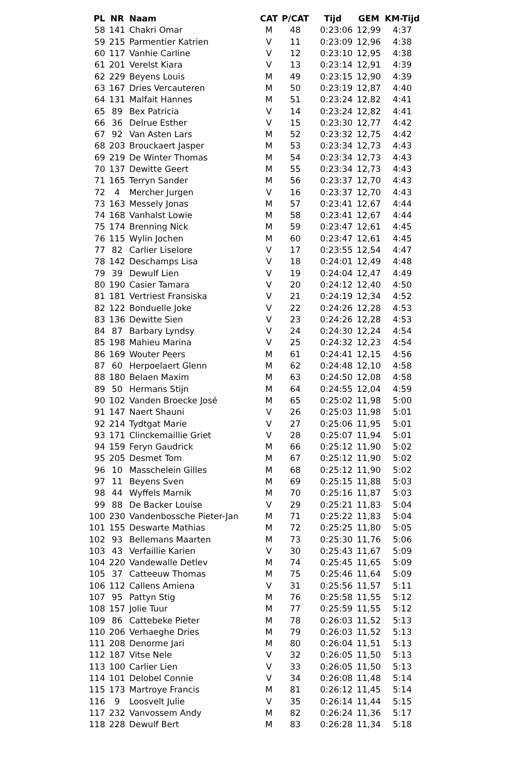| PL | NR | Naam | CAT | P/CAT | Tijd | GEM | KM-Tijd |
| --- | --- | --- | --- | --- | --- | --- | --- |
| 58 | 141 | Chakri Omar | M | 48 | 0:23:06 | 12,99 | 4:37 |
| 59 | 215 | Parmentier Katrien | V | 11 | 0:23:09 | 12,96 | 4:38 |
| 60 | 117 | Vanhie Carline | V | 12 | 0:23:10 | 12,95 | 4:38 |
| 61 | 201 | Verelst Kiara | V | 13 | 0:23:14 | 12,91 | 4:39 |
| 62 | 229 | Beyens Louis | M | 49 | 0:23:15 | 12,90 | 4:39 |
| 63 | 167 | Dries Vercauteren | M | 50 | 0:23:19 | 12,87 | 4:40 |
| 64 | 131 | Malfait Hannes | M | 51 | 0:23:24 | 12,82 | 4:41 |
| 65 | 89 | Bex Patricia | V | 14 | 0:23:24 | 12,82 | 4:41 |
| 66 | 36 | Delrue Esther | V | 15 | 0:23:30 | 12,77 | 4:42 |
| 67 | 92 | Van Asten Lars | M | 52 | 0:23:32 | 12,75 | 4:42 |
| 68 | 203 | Brouckaert Jasper | M | 53 | 0:23:34 | 12,73 | 4:43 |
| 69 | 219 | De Winter Thomas | M | 54 | 0:23:34 | 12,73 | 4:43 |
| 70 | 137 | Dewitte Geert | M | 55 | 0:23:34 | 12,73 | 4:43 |
| 71 | 165 | Terryn Sander | M | 56 | 0:23:37 | 12,70 | 4:43 |
| 72 | 4 | Mercher Jurgen | V | 16 | 0:23:37 | 12,70 | 4:43 |
| 73 | 163 | Messely Jonas | M | 57 | 0:23:41 | 12,67 | 4:44 |
| 74 | 168 | Vanhalst Lowie | M | 58 | 0:23:41 | 12,67 | 4:44 |
| 75 | 174 | Brenning Nick | M | 59 | 0:23:47 | 12,61 | 4:45 |
| 76 | 115 | Wylin Jochen | M | 60 | 0:23:47 | 12,61 | 4:45 |
| 77 | 82 | Carlier Liselore | V | 17 | 0:23:55 | 12,54 | 4:47 |
| 78 | 142 | Deschamps Lisa | V | 18 | 0:24:01 | 12,49 | 4:48 |
| 79 | 39 | Dewulf Lien | V | 19 | 0:24:04 | 12,47 | 4:49 |
| 80 | 190 | Casier Tamara | V | 20 | 0:24:12 | 12,40 | 4:50 |
| 81 | 181 | Vertriest Fransiska | V | 21 | 0:24:19 | 12,34 | 4:52 |
| 82 | 122 | Bonduelle Joke | V | 22 | 0:24:26 | 12,28 | 4:53 |
| 83 | 136 | Dewitte Sien | V | 23 | 0:24:26 | 12,28 | 4:53 |
| 84 | 87 | Barbary Lyndsy | V | 24 | 0:24:30 | 12,24 | 4:54 |
| 85 | 198 | Mahieu Marina | V | 25 | 0:24:32 | 12,23 | 4:54 |
| 86 | 169 | Wouter Peers | M | 61 | 0:24:41 | 12,15 | 4:56 |
| 87 | 60 | Herpoelaert Glenn | M | 62 | 0:24:48 | 12,10 | 4:58 |
| 88 | 180 | Belaen Maxim | M | 63 | 0:24:50 | 12,08 | 4:58 |
| 89 | 50 | Hermans Stijn | M | 64 | 0:24:55 | 12,04 | 4:59 |
| 90 | 102 | Vanden Broecke José | M | 65 | 0:25:02 | 11,98 | 5:00 |
| 91 | 147 | Naert Shauni | V | 26 | 0:25:03 | 11,98 | 5:01 |
| 92 | 214 | Tydtgat Marie | V | 27 | 0:25:06 | 11,95 | 5:01 |
| 93 | 171 | Clinckemaillie Griet | V | 28 | 0:25:07 | 11,94 | 5:01 |
| 94 | 159 | Feryn Gaudrick | M | 66 | 0:25:12 | 11,90 | 5:02 |
| 95 | 205 | Desmet Tom | M | 67 | 0:25:12 | 11,90 | 5:02 |
| 96 | 10 | Masschelein Gilles | M | 68 | 0:25:12 | 11,90 | 5:02 |
| 97 | 11 | Beyens Sven | M | 69 | 0:25:15 | 11,88 | 5:03 |
| 98 | 44 | Wyffels Marnik | M | 70 | 0:25:16 | 11,87 | 5:03 |
| 99 | 88 | De Backer Louise | V | 29 | 0:25:21 | 11,83 | 5:04 |
| 100 | 230 | Vandenbossche Pieter-Jan | M | 71 | 0:25:22 | 11,83 | 5:04 |
| 101 | 155 | Deswarte Mathias | M | 72 | 0:25:25 | 11,80 | 5:05 |
| 102 | 93 | Bellemans Maarten | M | 73 | 0:25:30 | 11,76 | 5:06 |
| 103 | 43 | Verfaillie Karien | V | 30 | 0:25:43 | 11,67 | 5:09 |
| 104 | 220 | Vandewalle Detlev | M | 74 | 0:25:45 | 11,65 | 5:09 |
| 105 | 37 | Catteeuw Thomas | M | 75 | 0:25:46 | 11,64 | 5:09 |
| 106 | 112 | Callens Amiena | V | 31 | 0:25:56 | 11,57 | 5:11 |
| 107 | 95 | Pattyn Stig | M | 76 | 0:25:58 | 11,55 | 5:12 |
| 108 | 157 | Jolie Tuur | M | 77 | 0:25:59 | 11,55 | 5:12 |
| 109 | 86 | Cattebeke Pieter | M | 78 | 0:26:03 | 11,52 | 5:13 |
| 110 | 206 | Verhaeghe Dries | M | 79 | 0:26:03 | 11,52 | 5:13 |
| 111 | 208 | Denorme Jari | M | 80 | 0:26:04 | 11,51 | 5:13 |
| 112 | 187 | Vitse Nele | V | 32 | 0:26:05 | 11,50 | 5:13 |
| 113 | 100 | Carlier Lien | V | 33 | 0:26:05 | 11,50 | 5:13 |
| 114 | 101 | Delobel Connie | V | 34 | 0:26:08 | 11,48 | 5:14 |
| 115 | 173 | Martroye Francis | M | 81 | 0:26:12 | 11,45 | 5:14 |
| 116 | 9 | Loosvelt Julie | V | 35 | 0:26:14 | 11,44 | 5:15 |
| 117 | 232 | Vanvossem Andy | M | 82 | 0:26:24 | 11,36 | 5:17 |
| 118 | 228 | Dewulf Bert | M | 83 | 0:26:28 | 11,34 | 5:18 |